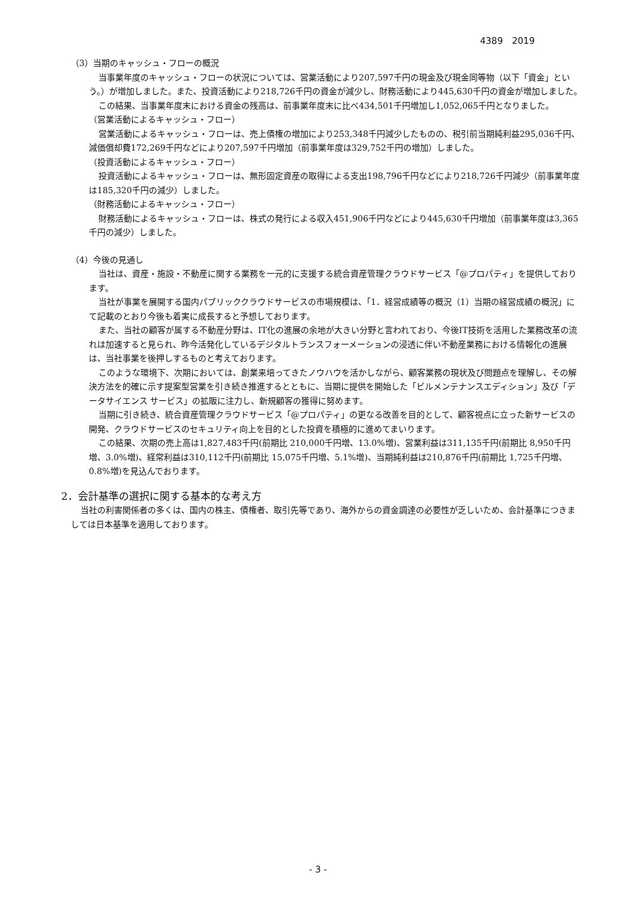4389　2019
（3）当期のキャッシュ・フローの概況
当事業年度のキャッシュ・フローの状況については、営業活動により207,597千円の現金及び現金同等物（以下「資金」という。）が増加しました。また、投資活動により218,726千円の資金が減少し、財務活動により445,630千円の資金が増加しました。
この結果、当事業年度末における資金の残高は、前事業年度末に比べ434,501千円増加し1,052,065千円となりました。
（営業活動によるキャッシュ・フロー）
営業活動によるキャッシュ・フローは、売上債権の増加により253,348千円減少したものの、税引前当期純利益295,036千円、減価償却費172,269千円などにより207,597千円増加（前事業年度は329,752千円の増加）しました。
（投資活動によるキャッシュ・フロー）
投資活動によるキャッシュ・フローは、無形固定資産の取得による支出198,796千円などにより218,726千円減少（前事業年度は185,320千円の減少）しました。
（財務活動によるキャッシュ・フロー）
財務活動によるキャッシュ・フローは、株式の発行による収入451,906千円などにより445,630千円増加（前事業年度は3,365千円の減少）しました。
（4）今後の見通し
当社は、資産・施設・不動産に関する業務を一元的に支援する統合資産管理クラウドサービス「@プロパティ」を提供しております。
当社が事業を展開する国内パブリッククラウドサービスの市場規模は、「1．経営成績等の概況（1）当期の経営成績の概況」にて記載のとおり今後も着実に成長すると予想しております。
また、当社の顧客が属する不動産分野は、IT化の進展の余地が大きい分野と言われており、今後IT技術を活用した業務改革の流れは加速すると見られ、昨今活発化しているデジタルトランスフォーメーションの浸透に伴い不動産業務における情報化の進展は、当社事業を後押しするものと考えております。
このような環境下、次期においては、創業来培ってきたノウハウを活かしながら、顧客業務の現状及び問題点を理解し、その解決方法を的確に示す提案型営業を引き続き推進するとともに、当期に提供を開始した「ビルメンテナンスエディション」及び「データサイエンス サービス」の拡販に注力し、新規顧客の獲得に努めます。
当期に引き続き、統合資産管理クラウドサービス「@プロパティ」の更なる改善を目的として、顧客視点に立った新サービスの開発、クラウドサービスのセキュリティ向上を目的とした投資を積極的に進めてまいります。
この結果、次期の売上高は1,827,483千円(前期比 210,000千円増、13.0%増)、営業利益は311,135千円(前期比 8,950千円増、3.0%増)、経常利益は310,112千円(前期比 15,075千円増、5.1%増)、当期純利益は210,876千円(前期比 1,725千円増、0.8%増)を見込んでおります。
2．会計基準の選択に関する基本的な考え方
当社の利害関係者の多くは、国内の株主、債権者、取引先等であり、海外からの資金調達の必要性が乏しいため、会計基準につきましては日本基準を適用しております。
- 3 -